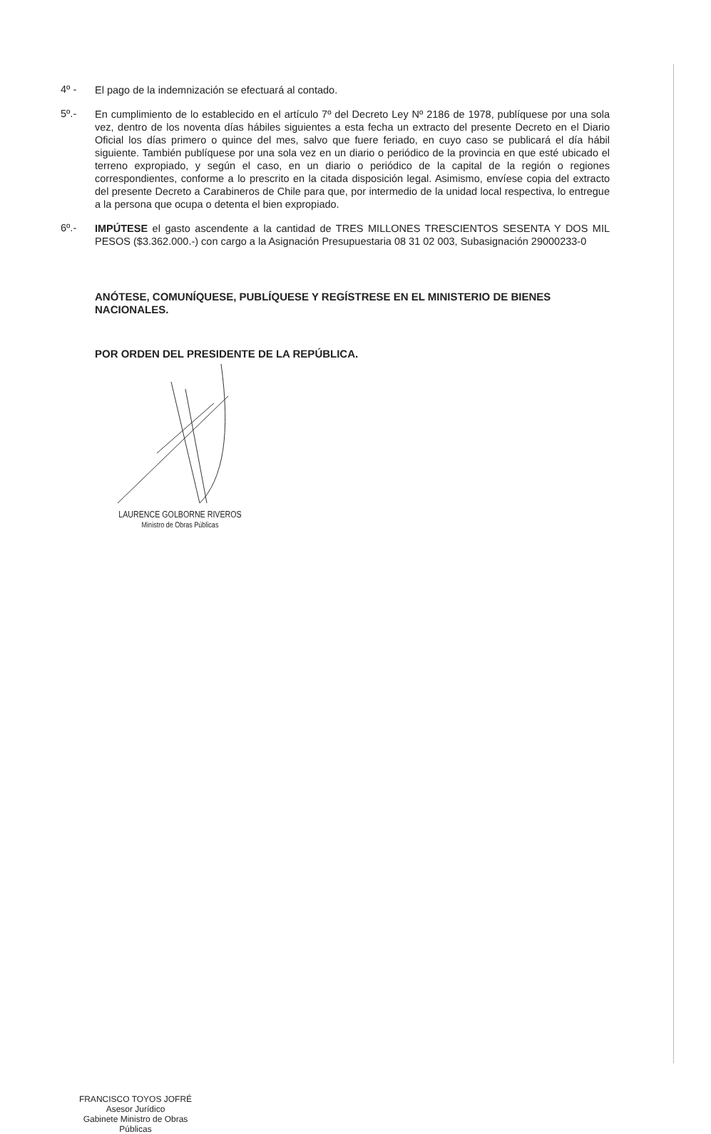4º -
El pago de la indemnización se efectuará al contado.
5º.-
En cumplimiento de lo establecido en el artículo 7º del Decreto Ley Nº 2186 de 1978, publíquese por una sola vez, dentro de los noventa días hábiles siguientes a esta fecha un extracto del presente Decreto en el Diario Oficial los días primero o quince del mes, salvo que fuere feriado, en cuyo caso se publicará el día hábil siguiente. También publíquese por una sola vez en un diario o periódico de la provincia en que esté ubicado el terreno expropiado, y según el caso, en un diario o periódico de la capital de la región o regiones correspondientes, conforme a lo prescrito en la citada disposición legal. Asimismo, envíese copia del extracto del presente Decreto a Carabineros de Chile para que, por intermedio de la unidad local respectiva, lo entregue a la persona que ocupa o detenta el bien expropiado.
6º.-
IMPÚTESE el gasto ascendente a la cantidad de TRES MILLONES TRESCIENTOS SESENTA Y DOS MIL PESOS ($3.362.000.-) con cargo a la Asignación Presupuestaria 08 31 02 003, Subasignación 29000233-0
ANÓTESE, COMUNÍQUESE, PUBLÍQUESE Y REGÍSTRESE EN EL MINISTERIO DE BIENES NACIONALES.
POR ORDEN DEL PRESIDENTE DE LA REPÚBLICA.
LAURENCE GOLBORNE RIVEROS
Ministro de Obras Públicas
FRANCISCO TOYOS JOFRÉ
Asesor Jurídico
Gabinete Ministro de Obras Públicas